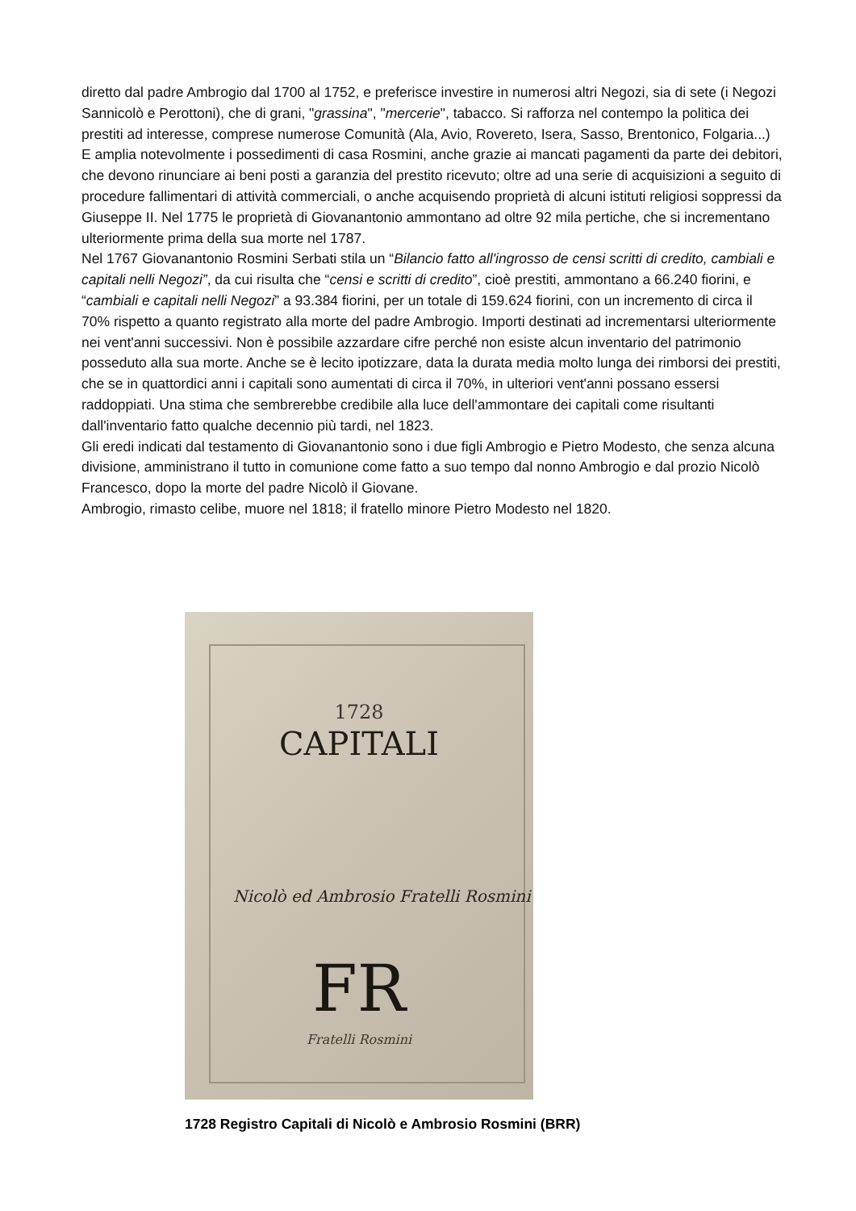diretto dal padre Ambrogio dal 1700 al 1752, e preferisce investire in numerosi altri Negozi, sia di sete (i Negozi Sannicolò e Perottoni), che di grani, "grassina", "mercerie", tabacco. Si rafforza nel contempo la politica dei prestiti ad interesse, comprese numerose Comunità (Ala, Avio, Rovereto, Isera, Sasso, Brentonico, Folgaria...)
E amplia notevolmente i possedimenti di casa Rosmini, anche grazie ai mancati pagamenti da parte dei debitori, che devono rinunciare ai beni posti a garanzia del prestito ricevuto; oltre ad una serie di acquisizioni a seguito di procedure fallimentari di attività commerciali, o anche acquisendo proprietà di alcuni istituti religiosi soppressi da Giuseppe II. Nel 1775 le proprietà di Giovanantonio ammontano ad oltre 92 mila pertiche, che si incrementano ulteriormente prima della sua morte nel 1787.
Nel 1767 Giovanantonio Rosmini Serbati stila un “Bilancio fatto all'ingrosso de censi scritti di credito, cambiali e capitali nelli Negozi”, da cui risulta che “censi e scritti di credito”, cioè prestiti, ammontano a 66.240 fiorini, e “cambiali e capitali nelli Negozi” a 93.384 fiorini, per un totale di 159.624 fiorini, con un incremento di circa il 70% rispetto a quanto registrato alla morte del padre Ambrogio. Importi destinati ad incrementarsi ulteriormente nei vent'anni successivi. Non è possibile azzardare cifre perché non esiste alcun inventario del patrimonio posseduto alla sua morte. Anche se è lecito ipotizzare, data la durata media molto lunga dei rimborsi dei prestiti, che se in quattordici anni i capitali sono aumentati di circa il 70%, in ulteriori vent'anni possano essersi raddoppiati. Una stima che sembrerebbe credibile alla luce dell'ammontare dei capitali come risultanti dall'inventario fatto qualche decennio più tardi, nel 1823.
Gli eredi indicati dal testamento di Giovanantonio sono i due figli Ambrogio e Pietro Modesto, che senza alcuna divisione, amministrano il tutto in comunione come fatto a suo tempo dal nonno Ambrogio e dal prozio Nicolò Francesco, dopo la morte del padre Nicolò il Giovane.
Ambrogio, rimasto celibe, muore nel 1818; il fratello minore Pietro Modesto nel 1820.
1728
CAPITALI
Nicolò ed Ambrosio Fratelli Rosmini
FR
Fratelli Rosmini
1728 Registro Capitali di Nicolò e Ambrosio Rosmini (BRR)